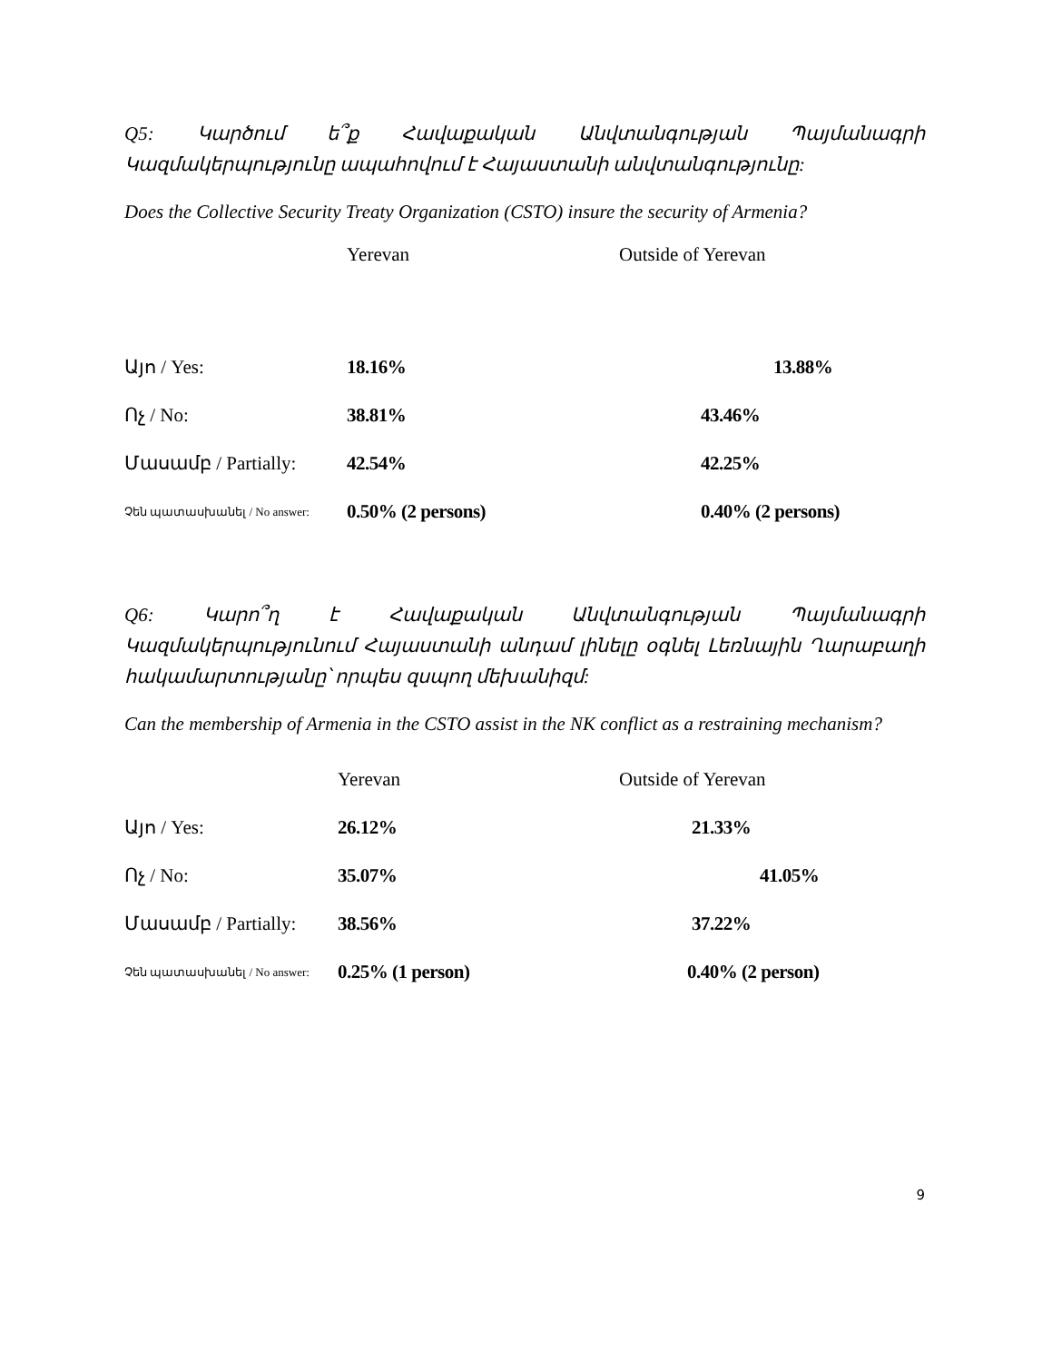Q5: Կարծում ե՞ք Հավաքական Անվտանգության Պայմանագրի Կազմակերպությունը ապահովում է Հայաստանի անվտանգությունը:
Does the Collective Security Treaty Organization (CSTO) insure the security of Armenia?
| | Yerevan | | Outside of Yerevan |
| --- | --- | --- | --- |
| Այո / Yes: | 18.16% | | 13.88% |
| Ոչ / No: | 38.81% | | 43.46% |
| Մասամբ / Partially: | 42.54% | | 42.25% |
| Չեն պատասխանել / No answer: | 0.50% (2 persons) | | 0.40% (2 persons) |
Q6: Կարո՞ղ է Հավաքական Անվտանգության Պայմանագրի Կազմակերպությունում Հայաստանի անդամ լինելը օգնել Լեռնային Ղարաբաղի հակամարտությանը՝ որպես զսպող մեխանիզմ:
Can the membership of Armenia in the CSTO assist in the NK conflict as a restraining mechanism?
| | Yerevan | | Outside of Yerevan |
| --- | --- | --- | --- |
| Այո / Yes: | 26.12% | | 21.33% |
| Ոչ / No: | 35.07% | | 41.05% |
| Մասամբ / Partially: | 38.56% | | 37.22% |
| Չեն պատասխանել / No answer: | 0.25% (1 person) | | 0.40% (2 person) |
9